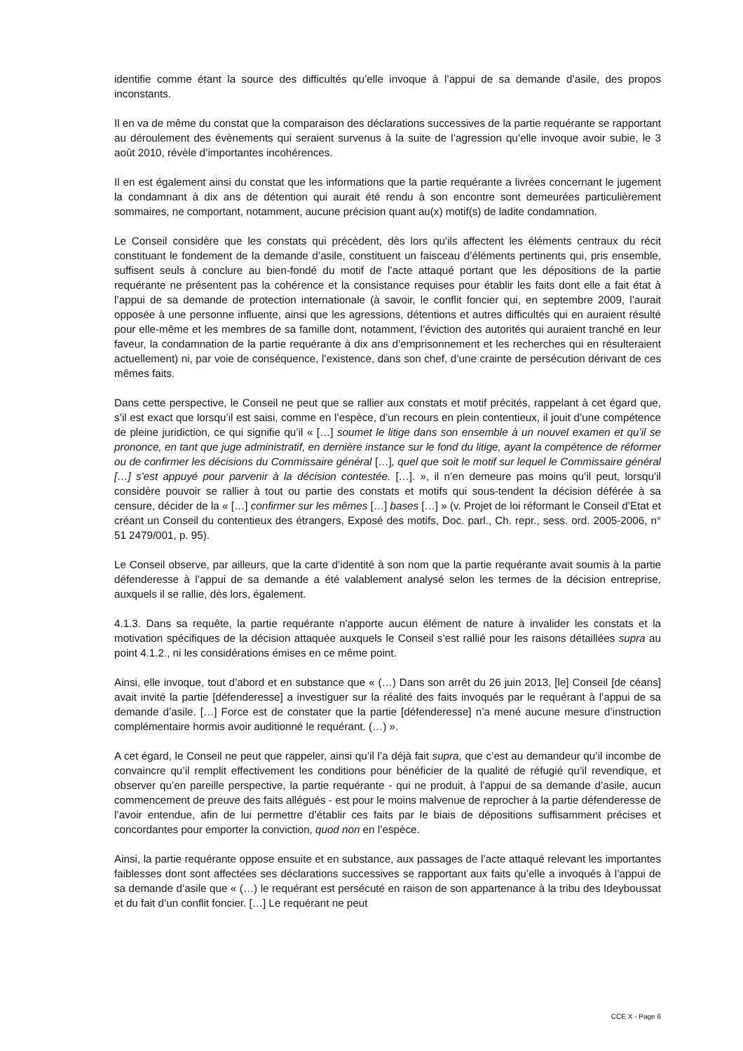identifie comme étant la source des difficultés qu’elle invoque à l’appui de sa demande d’asile, des propos inconstants.
Il en va de même du constat que la comparaison des déclarations successives de la partie requérante se rapportant au déroulement des évènements qui seraient survenus à la suite de l’agression qu’elle invoque avoir subie, le 3 août 2010, révèle d’importantes incohérences.
Il en est également ainsi du constat que les informations que la partie requérante a livrées concernant le jugement la condamnant à dix ans de détention qui aurait été rendu à son encontre sont demeurées particulièrement sommaires, ne comportant, notamment, aucune précision quant au(x) motif(s) de ladite condamnation.
Le Conseil considère que les constats qui précèdent, dès lors qu’ils affectent les éléments centraux du récit constituant le fondement de la demande d’asile, constituent un faisceau d’éléments pertinents qui, pris ensemble, suffisent seuls à conclure au bien-fondé du motif de l’acte attaqué portant que les dépositions de la partie requérante ne présentent pas la cohérence et la consistance requises pour établir les faits dont elle a fait état à l’appui de sa demande de protection internationale (à savoir, le conflit foncier qui, en septembre 2009, l’aurait opposée à une personne influente, ainsi que les agressions, détentions et autres difficultés qui en auraient résulté pour elle-même et les membres de sa famille dont, notamment, l’éviction des autorités qui auraient tranché en leur faveur, la condamnation de la partie requérante à dix ans d’emprisonnement et les recherches qui en résulteraient actuellement) ni, par voie de conséquence, l’existence, dans son chef, d’une crainte de persécution dérivant de ces mêmes faits.
Dans cette perspective, le Conseil ne peut que se rallier aux constats et motif précités, rappelant à cet égard que, s’il est exact que lorsqu’il est saisi, comme en l’espèce, d’un recours en plein contentieux, il jouit d’une compétence de pleine juridiction, ce qui signifie qu’il « […] soumet le litige dans son ensemble à un nouvel examen et qu’il se prononce, en tant que juge administratif, en dernière instance sur le fond du litige, ayant la compétence de réformer ou de confirmer les décisions du Commissaire général […], quel que soit le motif sur lequel le Commissaire général […] s’est appuyé pour parvenir à la décision contestée. […]. », il n’en demeure pas moins qu’il peut, lorsqu’il considère pouvoir se rallier à tout ou partie des constats et motifs qui sous-tendent la décision déférée à sa censure, décider de la « […] confirmer sur les mêmes […] bases […] » (v. Projet de loi réformant le Conseil d’Etat et créant un Conseil du contentieux des étrangers, Exposé des motifs, Doc. parl., Ch. repr., sess. ord. 2005-2006, n° 51 2479/001, p. 95).
Le Conseil observe, par ailleurs, que la carte d’identité à son nom que la partie requérante avait soumis à la partie défenderesse à l’appui de sa demande a été valablement analysé selon les termes de la décision entreprise, auxquels il se rallie, dès lors, également.
4.1.3. Dans sa requête, la partie requérante n'apporte aucun élément de nature à invalider les constats et la motivation spécifiques de la décision attaquée auxquels le Conseil s’est rallié pour les raisons détaillées supra au point 4.1.2., ni les considérations émises en ce même point.
Ainsi, elle invoque, tout d’abord et en substance que « (…) Dans son arrêt du 26 juin 2013, [le] Conseil [de céans] avait invité la partie [défenderesse] a investiguer sur la réalité des faits invoqués par le requérant à l’appui de sa demande d’asile. […] Force est de constater que la partie [défenderesse] n’a mené aucune mesure d’instruction complémentaire hormis avoir auditionné le requérant. (…) ».
A cet égard, le Conseil ne peut que rappeler, ainsi qu’il l’a déjà fait supra, que c’est au demandeur qu’il incombe de convaincre qu’il remplit effectivement les conditions pour bénéficier de la qualité de réfugié qu’il revendique, et observer qu’en pareille perspective, la partie requérante - qui ne produit, à l’appui de sa demande d’asile, aucun commencement de preuve des faits allégués - est pour le moins malvenue de reprocher à la partie défenderesse de l’avoir entendue, afin de lui permettre d’établir ces faits par le biais de dépositions suffisamment précises et concordantes pour emporter la conviction, quod non en l’espèce.
Ainsi, la partie requérante oppose ensuite et en substance, aux passages de l’acte attaqué relevant les importantes faiblesses dont sont affectées ses déclarations successives se rapportant aux faits qu’elle a invoqués à l’appui de sa demande d’asile que « (…) le requérant est persécuté en raison de son appartenance à la tribu des Ideyboussat et du fait d’un conflit foncier. […] Le requérant ne peut
CCE X - Page 6